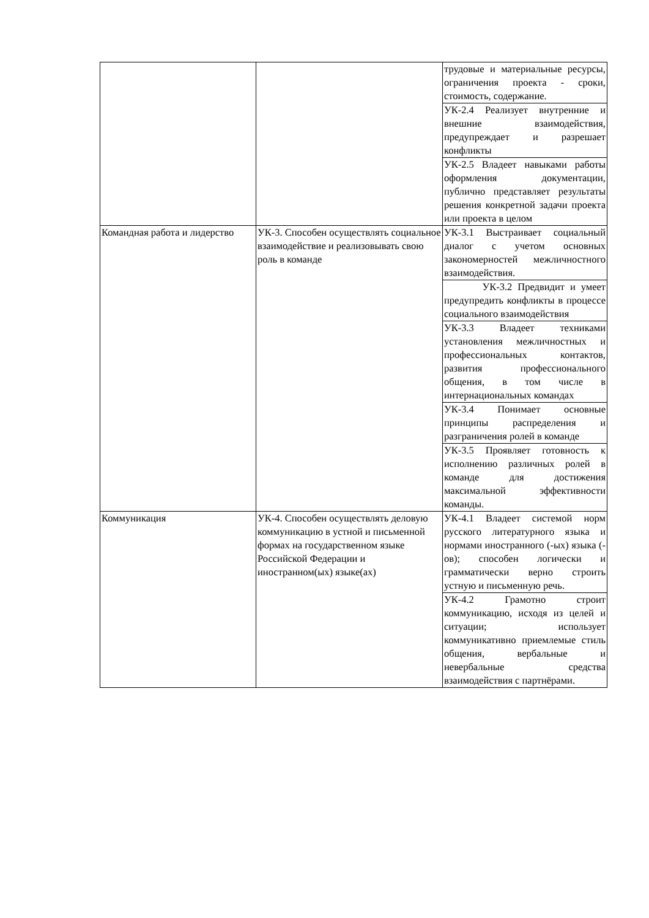| | | трудовые и материальные ресурсы, ограничения проекта - сроки, стоимость, содержание. |
| | | УК-2.4 Реализует внутренние и внешние взаимодействия, предупреждает и разрешает конфликты |
| | | УК-2.5 Владеет навыками работы оформления документации, публично представляет результаты решения конкретной задачи проекта или проекта в целом |
| Командная работа и лидерство | УК-3. Способен осуществлять социальное взаимодействие и реализовывать свою роль в команде | УК-3.1 Выстраивает социальный диалог с учетом основных закономерностей межличностного взаимодействия. |
| | | УК-3.2 Предвидит и умеет предупредить конфликты в процессе социального взаимодействия |
| | | УК-3.3 Владеет техниками установления межличностных и профессиональных контактов, развития профессионального общения, в том числе в интернациональных командах |
| | | УК-3.4 Понимает основные принципы распределения и разграничения ролей в команде |
| | | УК-3.5 Проявляет готовность к исполнению различных ролей в команде для достижения максимальной эффективности команды. |
| Коммуникация | УК-4. Способен осуществлять деловую коммуникацию в устной и письменной формах на государственном языке Российской Федерации и иностранном(ых) языке(ах) | УК-4.1 Владеет системой норм русского литературного языка и нормами иностранного (-ых) языка (-ов); способен логически и грамматически верно строить устную и письменную речь. |
| | | УК-4.2 Грамотно строит коммуникацию, исходя из целей и ситуации; использует коммуникативно приемлемые стиль общения, вербальные и невербальные средства взаимодействия с партнёрами. |